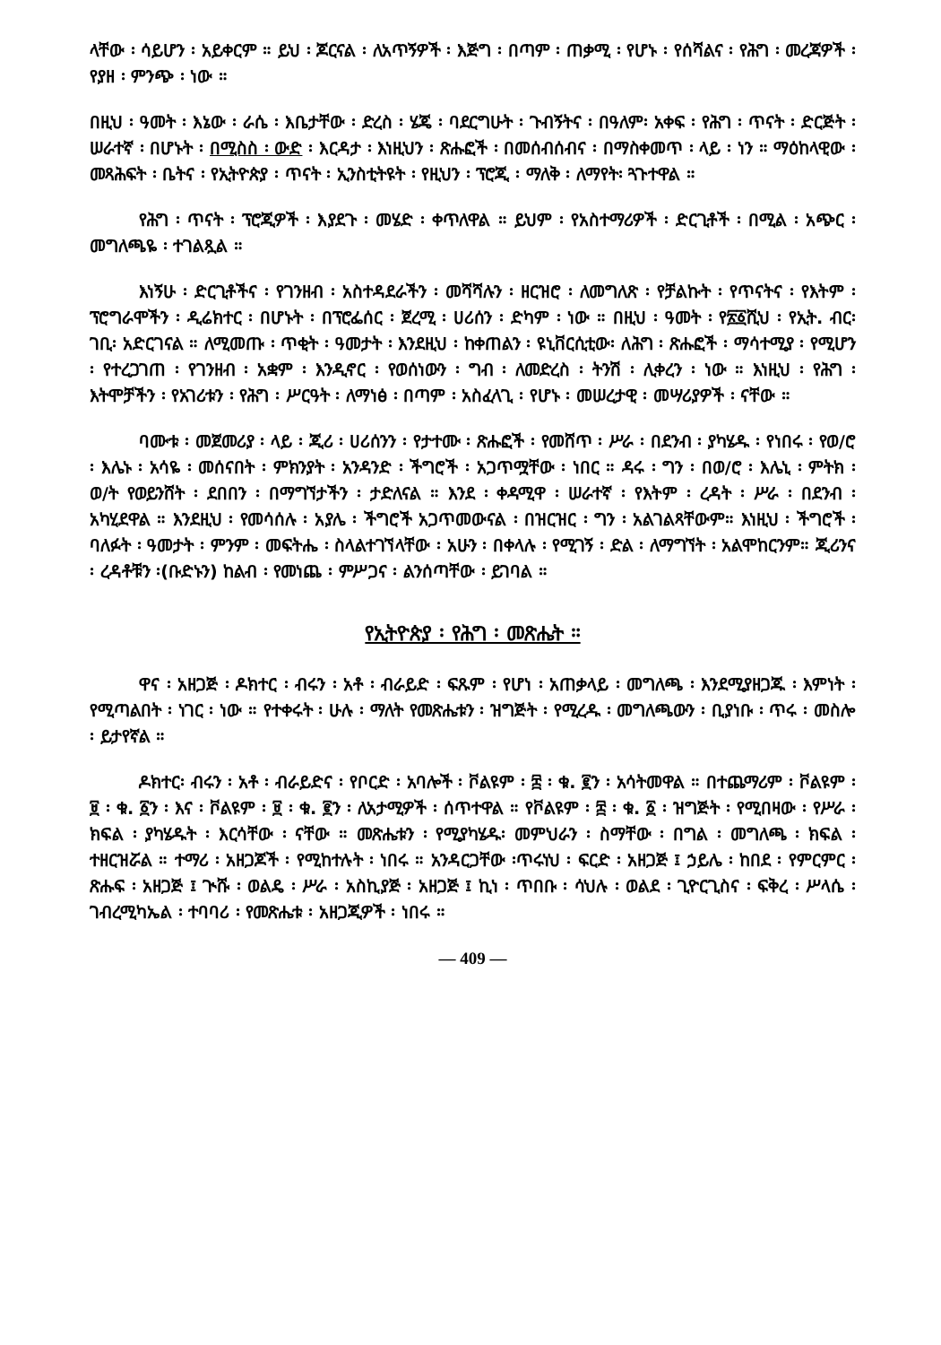ላቸው ፡ ሳይሆን ፡ አይቀርም ። ይህ ፡ ጆርናል ፡ ለአጥኝዎች ፡ እጅግ ፡ በጣም ፡ ጠቃሚ ፡ የሆኑ ፡ የሰሻልና ፡ የሕግ ፡ መረጃዎች ፡ የያዘ ፡ ምንጭ ፡ ነው ።
በዚህ ፡ ዓመት ፡ እኔው ፡ ራሴ ፡ እቤታቸው ፡ ድረስ ፡ ሄጄ ፡ ባደርግሁት ፡ ጉብኝትና ፡ በዓለም፡ አቀፍ ፡ የሕግ ፡ ጥናት ፡ ድርጅት ፡ ሠራተኛ ፡ በሆኑት ፡ በሚስስ ፡ ውድ ፡ እርዳታ ፡ እነዚህን ፡ ጽሑፎች ፡ በመሰብሰብና ፡ በማስቀመጥ ፡ ላይ ፡ ነን ። ማዕከላዊው ፡ መጻሕፍት ፡ ቤትና ፡ የኢትዮጵያ ፡ ጥናት ፡ ኢንስቲትዩት ፡ የዚህን ፡ ፕሮጂ ፡ ማለቅ ፡ ለማየት፡ ጓጉተዋል ።
የሕግ ፡ ጥናት ፡ ፕሮጂዎች ፡ እያደጉ ፡ መሄድ ፡ ቀጥለዋል ። ይህም ፡ የአስተማሪዎች ፡ ድርጊቶች ፡ በሚል ፡ አጭር ፡ መግለጫዬ ፡ ተገልጿል ።
እነኝሁ ፡ ድርጊቶችና ፡ የገንዘብ ፡ አስተዳደራችን ፡ መሻሻሉን ፡ ዘርዝሮ ፡ ለመግለጽ ፡ የቻልኩት ፡ የጥናትና ፡ የእትም ፡ ፕሮግራሞችን ፡ ዲሬክተር ፡ በሆኑት ፡ በፕሮፌሰር ፡ ጀረሚ ፡ ሀሪሰን ፡ ድካም ፡ ነው ። በዚህ ፡ ዓመት ፡ የ፳፩ሺህ ፡ የኢት. ብር፡ ገቢ፡ አድርገናል ። ለሚመጡ ፡ ጥቂት ፡ ዓመታት ፡ እንደዚህ ፡ ከቀጠልን ፡ ዩኒቨርሲቲው፡ ለሕግ ፡ ጽሑፎች ፡ ማሳተሚያ ፡ የሚሆን ፡ የተረጋገጠ ፡ የገንዘብ ፡ አቋም ፡ እንዲኖር ፡ የወሰነውን ፡ ግብ ፡ ለመድረስ ፡ ትንሽ ፡ ሊቀረን ፡ ነው ። እነዚህ ፡ የሕግ ፡ እትሞቻችን ፡ የአገሪቱን ፡ የሕግ ፡ ሥርዓት ፡ ለማነፅ ፡ በጣም ፡ አስፈላጊ ፡ የሆኑ ፡ መሠረታዊ ፡ መሣሪያዎች ፡ ናቸው ።
ባሙቱ ፡ መጀመሪያ ፡ ላይ ፡ ጂሪ ፡ ሀሪሰንን ፡ የታተሙ ፡ ጽሑፎች ፡ የመሸጥ ፡ ሥራ ፡ በደንብ ፡ ያካሄዱ ፡ የነበሩ ፡ የወ/ሮ ፡ እሌኑ ፡ አሳዬ ፡ መሰናበት ፡ ምክንያት ፡ አንዳንድ ፡ ችግሮች ፡ አጋጥሟቸው ፡ ነበር ። ዳሩ ፡ ግን ፡ በወ/ሮ ፡ እሌኒ ፡ ምትክ ፡ ወ/ት የወይንሸት ፡ ደበበን ፡ በማግኘታችን ፡ ታድለናል ። እንደ ፡ ቀዳሚዋ ፡ ሠራተኛ ፡ የእትም ፡ ረዳት ፡ ሥራ ፡ በደንብ ፡ አካሂደዋል ። እንደዚህ ፡ የመሳሰሉ ፡ አያሌ ፡ ችግሮች አጋጥመውናል ፡ በዝርዝር ፡ ግን ፡ አልገልጻቸውም። እነዚህ ፡ ችግሮች ፡ ባለፉት ፡ ዓመታት ፡ ምንም ፡ መፍትሔ ፡ ስላልተገኘላቸው ፡ አሁን ፡ በቀላሉ ፡ የሚገኝ ፡ ድል ፡ ለማግኘት ፡ አልሞከርንም። ጂሪንና ፡ ረዳቶቹን ፡(ቡድኑን) ከልብ ፡ የመነጨ ፡ ምሥጋና ፡ ልንሰጣቸው ፡ ይገባል ።
የኢትዮጵያ ፡ የሕግ ፡ መጽሔት ።
ዋና ፡ አዘጋጅ ፡ ዶክተር ፡ ብሩን ፡ አቶ ፡ ብራይድ ፡ ፍጹም ፡ የሆነ ፡ አጠቃላይ ፡ መግለጫ ፡ እንደሚያዘጋጁ ፡ እምነት ፡ የሚጣልበት ፡ ነገር ፡ ነው ። የተቀሩት ፡ ሁሉ ፡ ማለት የመጽሔቱን ፡ ዝግጅት ፡ የሚረዱ ፡ መግለጫውን ፡ ቢያነቡ ፡ ጥሩ ፡ መስሎ ፡ ይታየኛል ።
ዶክተር፡ ብሩን ፡ አቶ ፡ ብራይድና ፡ የቦርድ ፡ አባሎች ፡ ቮልዩም ፡ ፰ ፡ ቁ. ፪ን ፡ አሳትመዋል ። በተጨማሪም ፡ ቮልዩም ፡ ፱ ፡ ቁ. ፩ን ፡ እና ፡ ቮልዩም ፡ ፱ ፡ ቁ. ፪ን ፡ ለአታሚዎች ፡ ሰጥተዋል ። የቮልዩም ፡ ፰ ፡ ቁ. ፩ ፡ ዝግጅት ፡ የሚበዛው ፡ የሥራ ፡ ክፍል ፡ ያካሄዱት ፡ እርሳቸው ፡ ናቸው ። መጽሔቱን ፡ የሚያካሄዱ፡ መምህራን ፡ ስማቸው ፡ በግል ፡ መግለጫ ፡ ክፍል ፡ ተዘርዝሯል ። ተማሪ ፡ አዘጋጆች ፡ የሚከተሉት ፡ ነበሩ ። አንዳርጋቸው ፡ጥሩነህ ፡ ፍርድ ፡ አዘጋጅ ፤ ኃይሌ ፡ ከበደ ፡ የምርምር ፡ ጽሑፍ ፡ አዘጋጅ ፤ ጒሹ ፡ ወልዴ ፡ ሥራ ፡ አስኪያጅ ፡ አዘጋጅ ፤ ኪነ ፡ ጥበቡ ፡ ሳህሉ ፡ ወልደ ፡ ጊዮርጊስና ፡ ፍቅረ ፡ ሥላሴ ፡ ገብረሚካኤል ፡ ተባባሪ ፡ የመጽሔቱ ፡ አዘጋጂዎች ፡ ነበሩ ።
— 409 —